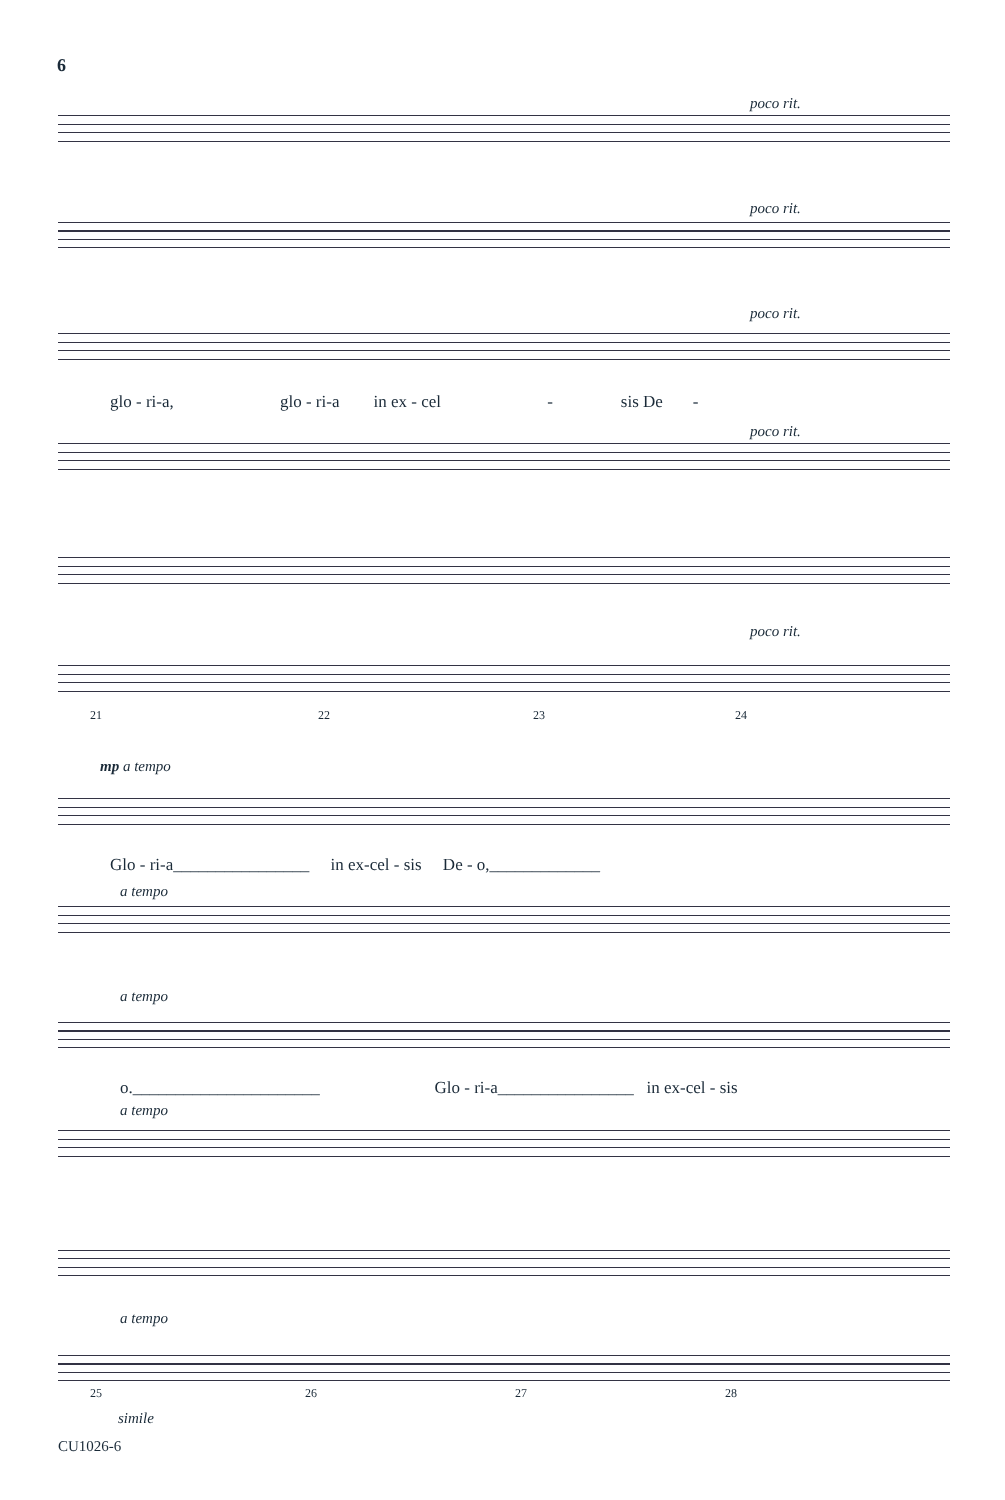6
poco rit.
poco rit.
poco rit.
glo - ri-a, glo - ri-a in ex - cel - sis De -
poco rit.
poco rit.
21 22 23 24
mp a tempo
Glo - ri-a________________ in ex-cel - sis De - o,_____________
a tempo
a tempo
o.______________________ Glo - ri-a________________ in ex-cel - sis
a tempo
a tempo
25 26 27 28
simile
CU1026-6